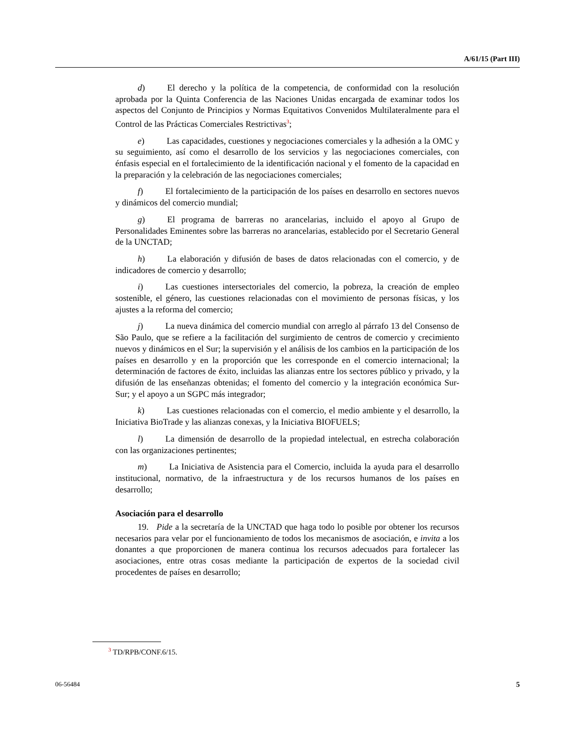A/61/15 (Part III)
d) El derecho y la política de la competencia, de conformidad con la resolución aprobada por la Quinta Conferencia de las Naciones Unidas encargada de examinar todos los aspectos del Conjunto de Principios y Normas Equitativos Convenidos Multilateralmente para el Control de las Prácticas Comerciales Restrictivas<sup>3</sup>;
e) Las capacidades, cuestiones y negociaciones comerciales y la adhesión a la OMC y su seguimiento, así como el desarrollo de los servicios y las negociaciones comerciales, con énfasis especial en el fortalecimiento de la identificación nacional y el fomento de la capacidad en la preparación y la celebración de las negociaciones comerciales;
f) El fortalecimiento de la participación de los países en desarrollo en sectores nuevos y dinámicos del comercio mundial;
g) El programa de barreras no arancelarias, incluido el apoyo al Grupo de Personalidades Eminentes sobre las barreras no arancelarias, establecido por el Secretario General de la UNCTAD;
h) La elaboración y difusión de bases de datos relacionadas con el comercio, y de indicadores de comercio y desarrollo;
i) Las cuestiones intersectoriales del comercio, la pobreza, la creación de empleo sostenible, el género, las cuestiones relacionadas con el movimiento de personas físicas, y los ajustes a la reforma del comercio;
j) La nueva dinámica del comercio mundial con arreglo al párrafo 13 del Consenso de São Paulo, que se refiere a la facilitación del surgimiento de centros de comercio y crecimiento nuevos y dinámicos en el Sur; la supervisión y el análisis de los cambios en la participación de los países en desarrollo y en la proporción que les corresponde en el comercio internacional; la determinación de factores de éxito, incluidas las alianzas entre los sectores público y privado, y la difusión de las enseñanzas obtenidas; el fomento del comercio y la integración económica Sur-Sur; y el apoyo a un SGPC más integrador;
k) Las cuestiones relacionadas con el comercio, el medio ambiente y el desarrollo, la Iniciativa BioTrade y las alianzas conexas, y la Iniciativa BIOFUELS;
l) La dimensión de desarrollo de la propiedad intelectual, en estrecha colaboración con las organizaciones pertinentes;
m) La Iniciativa de Asistencia para el Comercio, incluida la ayuda para el desarrollo institucional, normativo, de la infraestructura y de los recursos humanos de los países en desarrollo;
Asociación para el desarrollo
19. Pide a la secretaría de la UNCTAD que haga todo lo posible por obtener los recursos necesarios para velar por el funcionamiento de todos los mecanismos de asociación, e invita a los donantes a que proporcionen de manera continua los recursos adecuados para fortalecer las asociaciones, entre otras cosas mediante la participación de expertos de la sociedad civil procedentes de países en desarrollo;
<sup>3</sup> TD/RPB/CONF.6/15.
06-56484 5